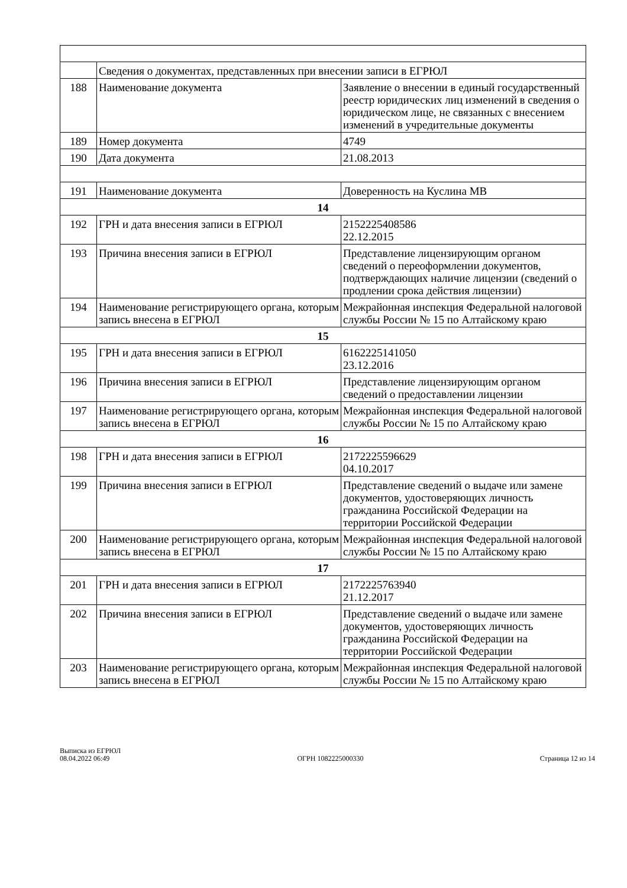| | Сведения о документах, представленных при внесении записи в ЕГРЮЛ | |
| 188 | Наименование документа | Заявление о внесении в единый государственный реестр юридических лиц изменений в сведения о юридическом лице, не связанных с внесением изменений в учредительные документы |
| 189 | Номер документа | 4749 |
| 190 | Дата документа | 21.08.2013 |
| 191 | Наименование документа | Доверенность на Куслина МВ |
| 14 | | |
| 192 | ГРН и дата внесения записи в ЕГРЮЛ | 2152225408586 22.12.2015 |
| 193 | Причина внесения записи в ЕГРЮЛ | Представление лицензирующим органом сведений о переоформлении документов, подтверждающих наличие лицензии (сведений о продлении срока действия лицензии) |
| 194 | Наименование регистрирующего органа, которым запись внесена в ЕГРЮЛ | Межрайонная инспекция Федеральной налоговой службы России № 15 по Алтайскому краю |
| 15 | | |
| 195 | ГРН и дата внесения записи в ЕГРЮЛ | 6162225141050 23.12.2016 |
| 196 | Причина внесения записи в ЕГРЮЛ | Представление лицензирующим органом сведений о предоставлении лицензии |
| 197 | Наименование регистрирующего органа, которым запись внесена в ЕГРЮЛ | Межрайонная инспекция Федеральной налоговой службы России № 15 по Алтайскому краю |
| 16 | | |
| 198 | ГРН и дата внесения записи в ЕГРЮЛ | 2172225596629 04.10.2017 |
| 199 | Причина внесения записи в ЕГРЮЛ | Представление сведений о выдаче или замене документов, удостоверяющих личность гражданина Российской Федерации на территории Российской Федерации |
| 200 | Наименование регистрирующего органа, которым запись внесена в ЕГРЮЛ | Межрайонная инспекция Федеральной налоговой службы России № 15 по Алтайскому краю |
| 17 | | |
| 201 | ГРН и дата внесения записи в ЕГРЮЛ | 2172225763940 21.12.2017 |
| 202 | Причина внесения записи в ЕГРЮЛ | Представление сведений о выдаче или замене документов, удостоверяющих личность гражданина Российской Федерации на территории Российской Федерации |
| 203 | Наименование регистрирующего органа, которым запись внесена в ЕГРЮЛ | Межрайонная инспекция Федеральной налоговой службы России № 15 по Алтайскому краю |
Выписка из ЕГРЮЛ
08.04.2022 06:49
ОГРН 1082225000330
Страница 12 из 14